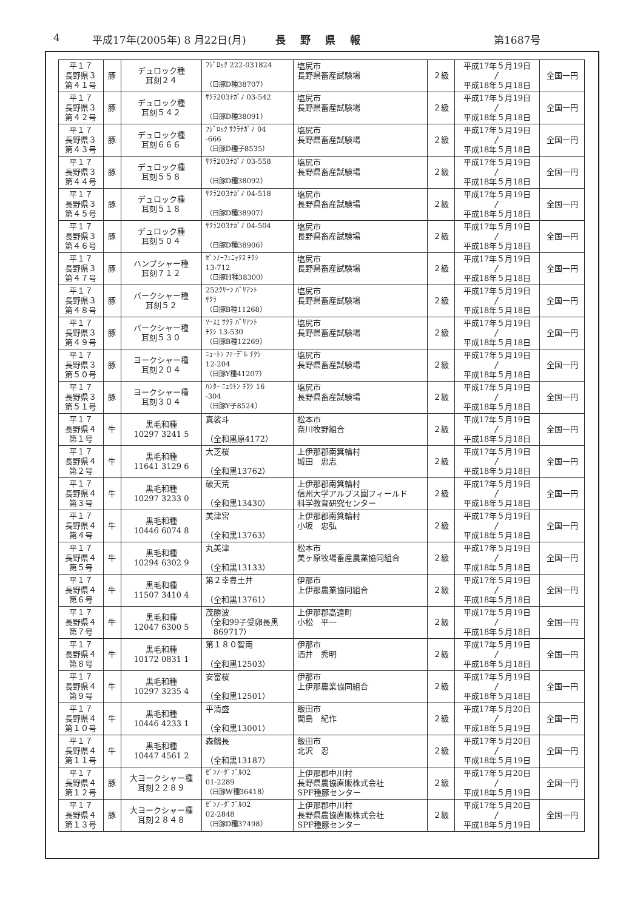4 平成17年(2005年) 8 月22日(月) 長野県報 第1687号
| 平１７ 長野県３ 第４１号 | 豚 | デュロック種 耳刻２４ | ﾌｼﾞﾛｯｸ 222-031824 （日豚D種38707） | 塩尻市 長野県畜産試験場 | ２級 | 平成17年５月19日 〳 平成18年５月18日 | 全国一円 |
| 平１７ 長野県３ 第４２号 | 豚 | デュロック種 耳刻５４２ | ｻｸﾗ203ﾅｶﾞﾉ 03-542 （日豚D種38091） | 塩尻市 長野県畜産試験場 | ２級 | 平成17年５月19日 〳 平成18年５月18日 | 全国一円 |
| 平１７ 長野県３ 第４３号 | 豚 | デュロック種 耳刻６６６ | ﾌｼﾞﾛｯｸ ｻｸﾗﾅｶﾞﾉ 04 -666 （日豚D種子8535） | 塩尻市 長野県畜産試験場 | ２級 | 平成17年５月19日 〳 平成18年５月18日 | 全国一円 |
| 平１７ 長野県３ 第４４号 | 豚 | デュロック種 耳刻５５８ | ｻｸﾗ203ﾅｶﾞﾉ 03-558 （日豚D種38092） | 塩尻市 長野県畜産試験場 | ２級 | 平成17年５月19日 〳 平成18年５月18日 | 全国一円 |
| 平１７ 長野県３ 第４５号 | 豚 | デュロック種 耳刻５１８ | ｻｸﾗ203ﾅｶﾞﾉ 04-518 （日豚D種38907） | 塩尻市 長野県畜産試験場 | ２級 | 平成17年５月19日 〳 平成18年５月18日 | 全国一円 |
| 平１７ 長野県３ 第４６号 | 豚 | デュロック種 耳刻５０４ | ｻｸﾗ203ﾅｶﾞﾉ 04-504 （日豚D種38906） | 塩尻市 長野県畜産試験場 | ２級 | 平成17年５月19日 〳 平成18年５月18日 | 全国一円 |
| 平１７ 長野県３ 第４７号 | 豚 | ハンプシャー種 耳刻７１２ | ｾﾞﾝﾉｰﾌｪﾆｯｸｽ ﾁｸｼ 13-712 （日豚H種38300） | 塩尻市 長野県畜産試験場 | ２級 | 平成17年５月19日 〳 平成18年５月18日 | 全国一円 |
| 平１７ 長野県３ 第４８号 | 豚 | バークシャー種 耳刻５２ | 252ｸﾘｰﾝ ﾊﾞﾘｱﾝﾄ ｻｸﾗ （日豚B種11268） | 塩尻市 長野県畜産試験場 | ２級 | 平成17年５月19日 〳 平成18年５月18日 | 全国一円 |
| 平１７ 長野県３ 第４９号 | 豚 | バークシャー種 耳刻５３０ | ｿｰｽｴ ｻｸﾗ ﾊﾞﾘｱﾝﾄ ﾁｸｼ 13-530 （日豚B種12269） | 塩尻市 長野県畜産試験場 | ２級 | 平成17年５月19日 〳 平成18年５月18日 | 全国一円 |
| 平１７ 長野県３ 第５０号 | 豚 | ヨークシャー種 耳刻２０４ | ﾆｭｰﾄﾝ ﾌｧｰﾃﾞﾙ ﾁｸｼ 12-204 （日豚Y種41207） | 塩尻市 長野県畜産試験場 | ２級 | 平成17年５月19日 〳 平成18年５月18日 | 全国一円 |
| 平１７ 長野県３ 第５１号 | 豚 | ヨークシャー種 耳刻３０４ | ﾊﾝﾀｰ ﾆｭｳﾄﾝ ﾁｸｼ 16 -304 （日豚Y子8524） | 塩尻市 長野県畜産試験場 | ２級 | 平成17年５月19日 〳 平成18年５月18日 | 全国一円 |
| 平１７ 長野県４ 第１号 | 牛 | 黒毛和種 10297 3241 5 | 真裟斗 （全和黒原4172） | 松本市 奈川牧野組合 | ２級 | 平成17年５月19日 〳 平成18年５月18日 | 全国一円 |
| 平１７ 長野県４ 第２号 | 牛 | 黒毛和種 11641 3129 6 | 大芝桜 （全和黒13762） | 上伊那郡南箕輪村 城田 忠志 | ２級 | 平成17年５月19日 〳 平成18年５月18日 | 全国一円 |
| 平１７ 長野県４ 第３号 | 牛 | 黒毛和種 10297 3233 0 | 破天荒 （全和黒13430） | 上伊那郡南箕輪村 信州大学アルプス園フィールド 科学教育研究センター | ２級 | 平成17年５月19日 〳 平成18年５月18日 | 全国一円 |
| 平１７ 長野県４ 第４号 | 牛 | 黒毛和種 10446 6074 8 | 美津宮 （全和黒13763） | 上伊那郡南箕輪村 小坂 忠弘 | ２級 | 平成17年５月19日 〳 平成18年５月18日 | 全国一円 |
| 平１７ 長野県４ 第５号 | 牛 | 黒毛和種 10294 6302 9 | 丸美津 （全和黒13133） | 松本市 美ヶ原牧場畜産農業協同組合 | ２級 | 平成17年５月19日 〳 平成18年５月18日 | 全国一円 |
| 平１７ 長野県４ 第６号 | 牛 | 黒毛和種 11507 3410 4 | 第２幸豊土井 （全和黒13761） | 伊那市 上伊那農業協同組合 | ２級 | 平成17年５月19日 〳 平成18年５月18日 | 全国一円 |
| 平１７ 長野県４ 第７号 | 牛 | 黒毛和種 12047 6300 5 | 茂勝波 （全和99子受卵長黒 869717） | 上伊那郡高遠町 小松 平一 | ２級 | 平成17年５月19日 〳 平成18年５月18日 | 全国一円 |
| 平１７ 長野県４ 第８号 | 牛 | 黒毛和種 10172 0831 1 | 第１８０智南 （全和黒12503） | 伊那市 酒井 秀明 | ２級 | 平成17年５月19日 〳 平成18年５月18日 | 全国一円 |
| 平１７ 長野県４ 第９号 | 牛 | 黒毛和種 10297 3235 4 | 安富桜 （全和黒12501） | 伊那市 上伊那農業協同組合 | ２級 | 平成17年５月19日 〳 平成18年５月18日 | 全国一円 |
| 平１７ 長野県４ 第１０号 | 牛 | 黒毛和種 10446 4233 1 | 平清盛 （全和黒13001） | 飯田市 関島 紀作 | ２級 | 平成17年５月20日 〳 平成18年５月19日 | 全国一円 |
| 平１７ 長野県４ 第１１号 | 牛 | 黒毛和種 10447 4561 2 | 森鶴長 （全和黒13187） | 飯田市 北沢 忍 | ２級 | 平成17年５月20日 〳 平成18年５月19日 | 全国一円 |
| 平１７ 長野県４ 第１２号 | 豚 | 大ヨークシャー種 耳刻２２８９ | ｾﾞﾝﾉｰﾀﾞﾌﾞﾙ02 01-2289 （日豚W種36418） | 上伊那郡中川村 長野県農協直販株式会社 SPF種豚センター | ２級 | 平成17年５月20日 〳 平成18年５月19日 | 全国一円 |
| 平１７ 長野県４ 第１３号 | 豚 | 大ヨークシャー種 耳刻２８４８ | ｾﾞﾝﾉｰﾀﾞﾌﾞﾙ02 02-2848 （日豚D種37498） | 上伊那郡中川村 長野県農協直販株式会社 SPF種豚センター | ２級 | 平成17年５月20日 〳 平成18年５月19日 | 全国一円 |